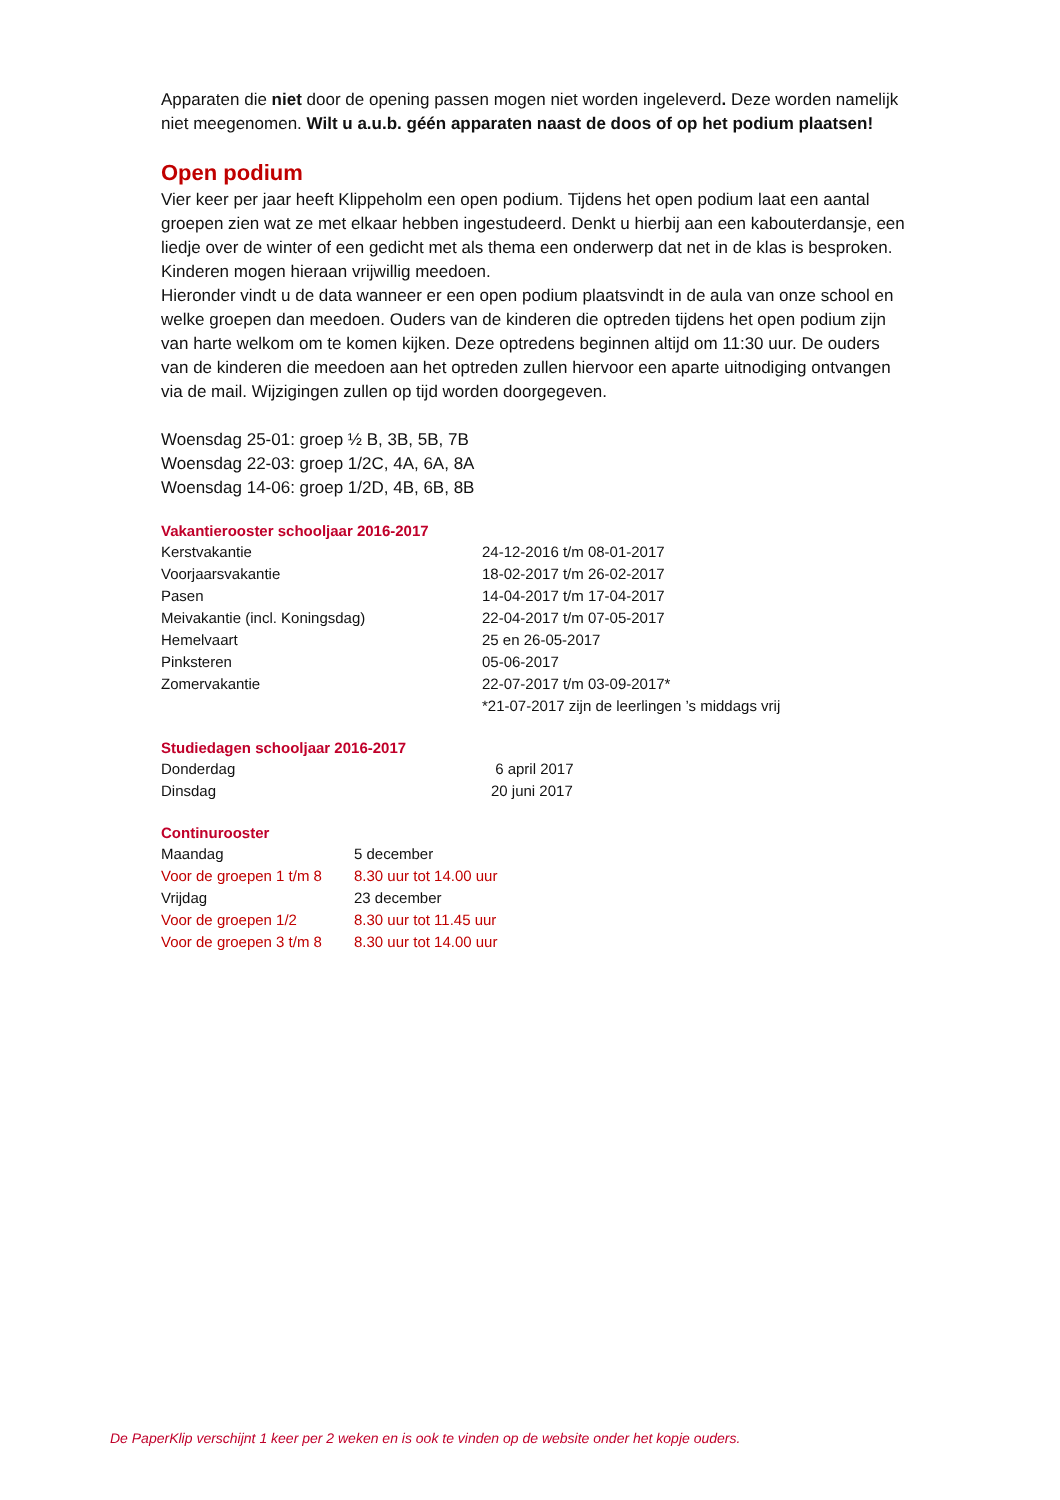Apparaten die niet door de opening passen mogen niet worden ingeleverd. Deze worden namelijk niet meegenomen. Wilt u a.u.b. géén apparaten naast de doos of op het podium plaatsen!
Open podium
Vier keer per jaar heeft Klippeholm een open podium. Tijdens het open podium laat een aantal groepen zien wat ze met elkaar hebben ingestudeerd. Denkt u hierbij aan een kabouterdansje, een liedje over de winter of een gedicht met als thema een onderwerp dat net in de klas is besproken. Kinderen mogen hieraan vrijwillig meedoen.
Hieronder vindt u de data wanneer er een open podium plaatsvindt in de aula van onze school en welke groepen dan meedoen. Ouders van de kinderen die optreden tijdens het open podium zijn van harte welkom om te komen kijken. Deze optredens beginnen altijd om 11:30 uur. De ouders van de kinderen die meedoen aan het optreden zullen hiervoor een aparte uitnodiging ontvangen via de mail. Wijzigingen zullen op tijd worden doorgegeven.
Woensdag 25-01: groep ½ B, 3B, 5B, 7B
Woensdag 22-03: groep 1/2C, 4A, 6A, 8A
Woensdag 14-06: groep 1/2D, 4B, 6B, 8B
Vakantierooster schooljaar 2016-2017
| Kerstvakantie | 24-12-2016 t/m 08-01-2017 |
| Voorjaarsvakantie | 18-02-2017 t/m 26-02-2017 |
| Pasen | 14-04-2017 t/m 17-04-2017 |
| Meivakantie (incl. Koningsdag) | 22-04-2017 t/m 07-05-2017 |
| Hemelvaart | 25 en 26-05-2017 |
| Pinksteren | 05-06-2017 |
| Zomervakantie | 22-07-2017 t/m 03-09-2017* |
| | *21-07-2017 zijn de leerlingen ’s middags vrij |
Studiedagen schooljaar 2016-2017
| Donderdag | 6 april 2017 |
| Dinsdag | 20 juni 2017 |
Continurooster
| Maandag | 5 december |
| Voor de groepen 1 t/m 8 | 8.30 uur tot 14.00 uur |
| Vrijdag | 23 december |
| Voor de groepen 1/2 | 8.30 uur tot 11.45 uur |
| Voor de groepen 3 t/m 8 | 8.30 uur tot 14.00 uur |
De PaperKlip verschijnt 1 keer per 2 weken en is ook te vinden op de website onder het kopje ouders.